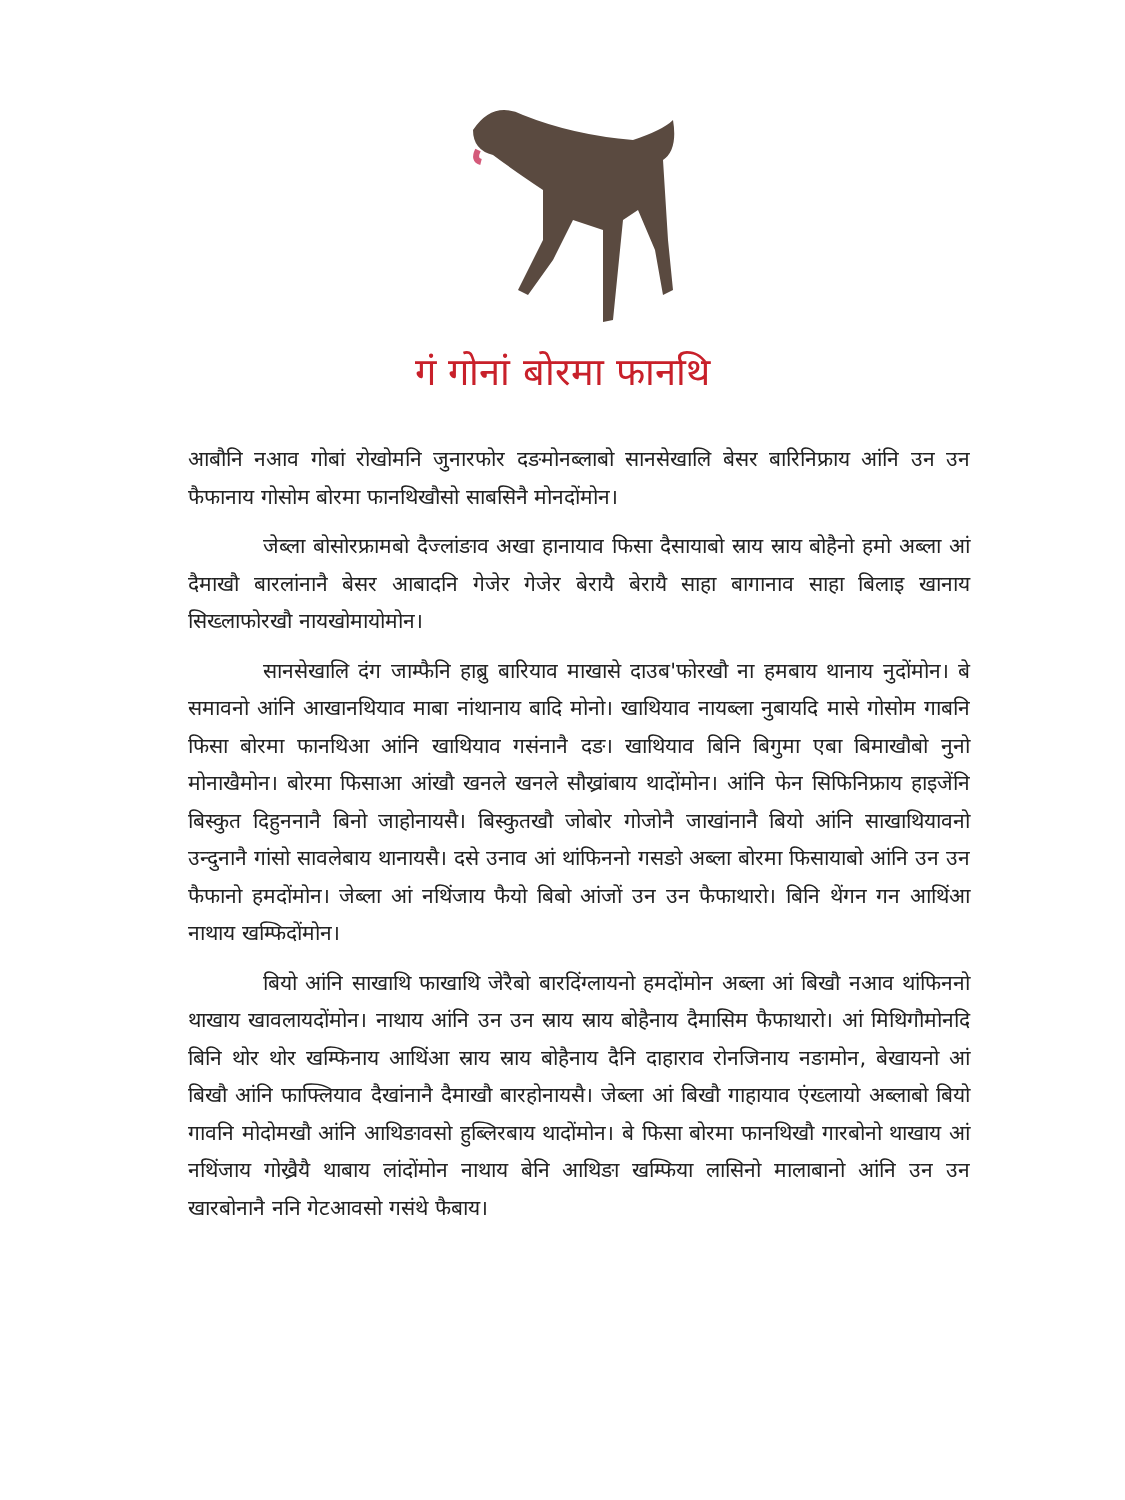गं गोनां बोरमा फानथि
आबौनि नआव गोबां रोखोमनि जुनारफोर दङमोनब्लाबो सानसेखालि बेसर बारिनिफ्राय आंनि उन उन फैफानाय गोसोम बोरमा फानथिखौसो साबसिनै मोनदोंमोन।
जेब्ला बोसोरफ्रामबो दैज्लांङाव अखा हानायाव फिसा दैसायाबो स्राय स्राय बोहैनो हमो अब्ला आं दैमाखौ बारलांनानै बेसर आबादनि गेजेर गेजेर बेरायै बेरायै साहा बागानाव साहा बिलाइ खानाय सिख्लाफोरखौ नायखोमायोमोन।
सानसेखालि दंग जाम्फैनि हाब्रु बारियाव माखासे दाउब'फोरखौ ना हमबाय थानाय नुदोंमोन। बे समावनो आंनि आखानथियाव माबा नांथानाय बादि मोनो। खाथियाव नायब्ला नुबायदि मासे गोसोम गाबनि फिसा बोरमा फानथिआ आंनि खाथियाव गसंनानै दङ। खाथियाव बिनि बिगुमा एबा बिमाखौबो नुनो मोनाखैमोन। बोरमा फिसाआ आंखौ खनले खनले सौख्रांबाय थादोंमोन। आंनि फेन सिफिनिफ्राय हाइजेंनि बिस्कुत दिहुननानै बिनो जाहोनायसै। बिस्कुतखौ जोबोर गोजोनै जाखांनानै बियो आंनि साखाथियावनो उन्दुनानै गांसो सावलेबाय थानायसै। दसे उनाव आं थांफिननो गसङो अब्ला बोरमा फिसायाबो आंनि उन उन फैफानो हमदोंमोन। जेब्ला आं नथिंजाय फैयो बिबो आंजों उन उन फैफाथारो। बिनि थेंगन गन आथिंआ नाथाय खम्फिदोंमोन।
बियो आंनि साखाथि फाखाथि जेरैबो बारदिंग्लायनो हमदोंमोन अब्ला आं बिखौ नआव थांफिननो थाखाय खावलायदोंमोन। नाथाय आंनि उन उन स्राय स्राय बोहैनाय दैमासिम फैफाथारो। आं मिथिगौमोनदि बिनि थोर थोर खम्फिनाय आथिंआ स्राय स्राय बोहैनाय दैनि दाहाराव रोनजिनाय नङामोन, बेखायनो आं बिखौ आंनि फाफ्लियाव दैखांनानै दैमाखौ बारहोनायसै। जेब्ला आं बिखौ गाहायाव एंख्लायो अब्लाबो बियो गावनि मोदोमखौ आंनि आथिङावसो हुब्लिरबाय थादोंमोन। बे फिसा बोरमा फानथिखौ गारबोनो थाखाय आं नथिंजाय गोख्रैयै थाबाय लांदोंमोन नाथाय बेनि आथिङा खम्फिया लासिनो मालाबानो आंनि उन उन खारबोनानै ननि गेटआवसो गसंथे फैबाय।